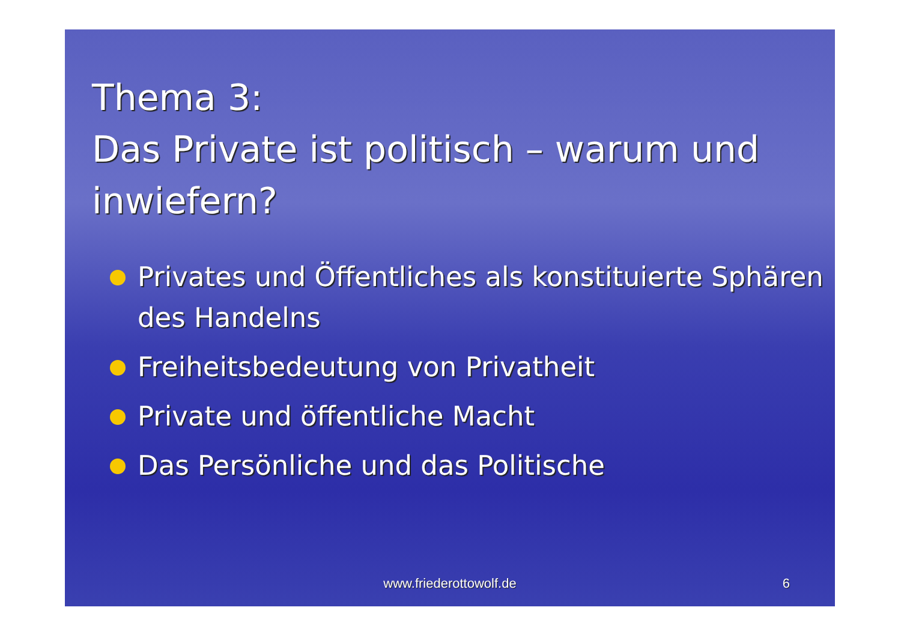Thema 3:
Das Private ist politisch – warum und inwiefern?
Privates und Öffentliches als konstituierte Sphären des Handelns
Freiheitsbedeutung von Privatheit
Private und öffentliche Macht
Das Persönliche und das Politische
www.friederottowolf.de 6